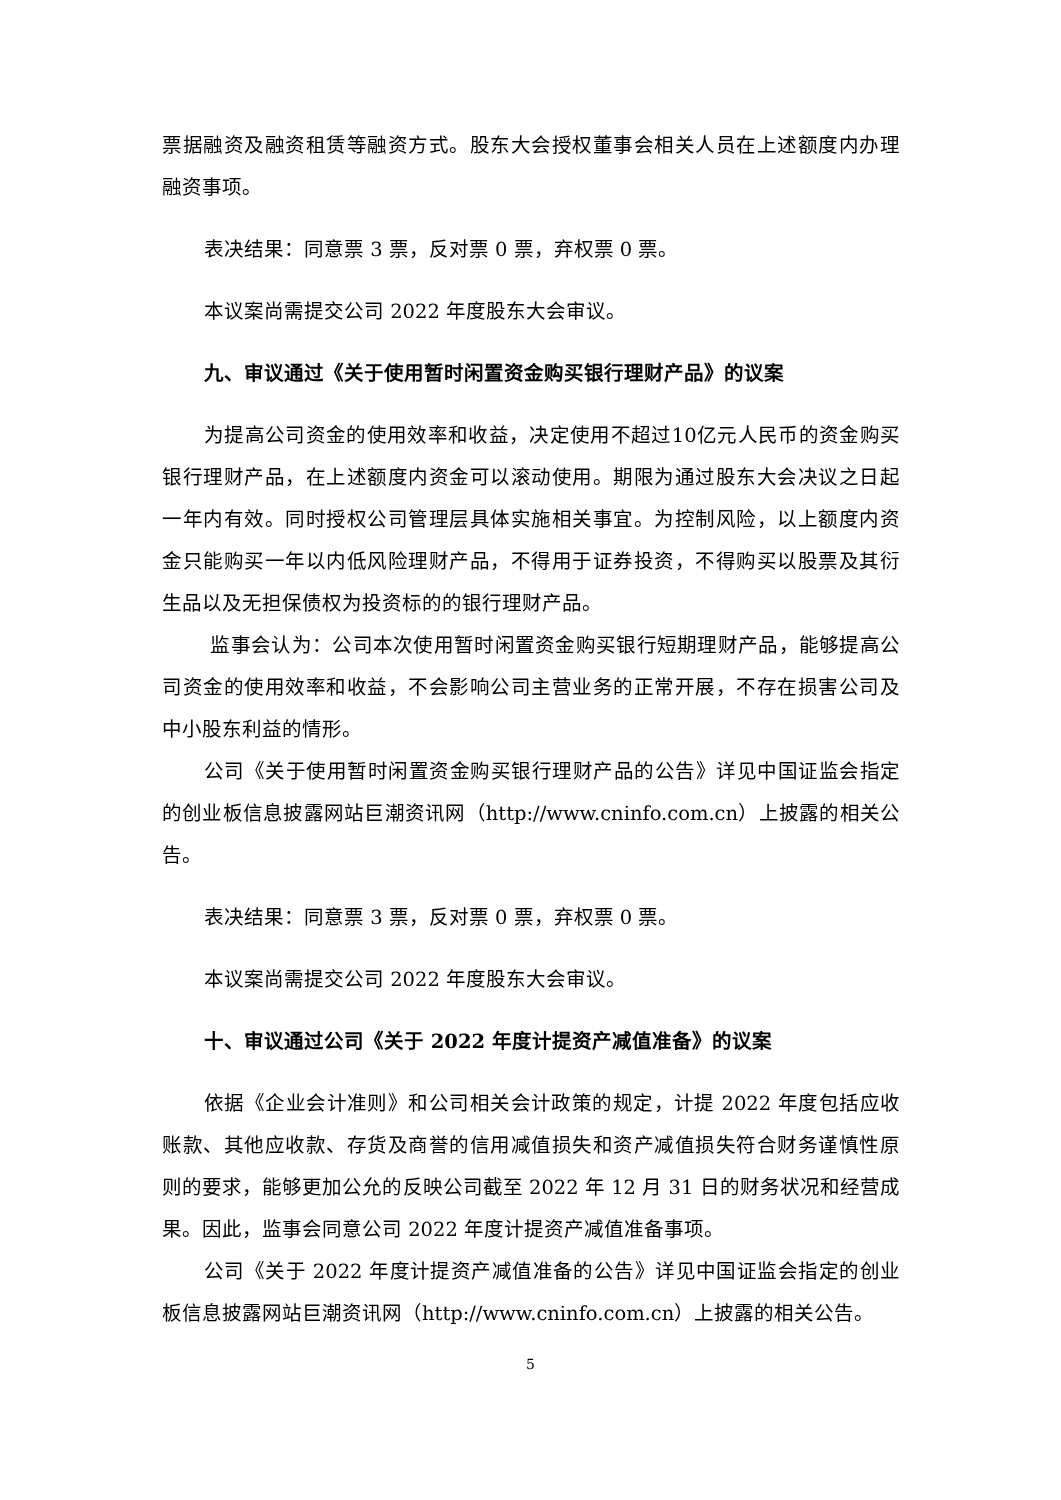票据融资及融资租赁等融资方式。股东大会授权董事会相关人员在上述额度内办理融资事项。
表决结果：同意票 3 票，反对票 0 票，弃权票 0 票。
本议案尚需提交公司 2022 年度股东大会审议。
九、审议通过《关于使用暂时闲置资金购买银行理财产品》的议案
为提高公司资金的使用效率和收益，决定使用不超过10亿元人民币的资金购买银行理财产品，在上述额度内资金可以滚动使用。期限为通过股东大会决议之日起一年内有效。同时授权公司管理层具体实施相关事宜。为控制风险，以上额度内资金只能购买一年以内低风险理财产品，不得用于证券投资，不得购买以股票及其衍生品以及无担保债权为投资标的的银行理财产品。
监事会认为：公司本次使用暂时闲置资金购买银行短期理财产品，能够提高公司资金的使用效率和收益，不会影响公司主营业务的正常开展，不存在损害公司及中小股东利益的情形。
公司《关于使用暂时闲置资金购买银行理财产品的公告》详见中国证监会指定的创业板信息披露网站巨潮资讯网（http://www.cninfo.com.cn）上披露的相关公告。
表决结果：同意票 3 票，反对票 0 票，弃权票 0 票。
本议案尚需提交公司 2022 年度股东大会审议。
十、审议通过公司《关于 2022 年度计提资产减值准备》的议案
依据《企业会计准则》和公司相关会计政策的规定，计提 2022 年度包括应收账款、其他应收款、存货及商誉的信用减值损失和资产减值损失符合财务谨慎性原则的要求，能够更加公允的反映公司截至 2022 年 12 月 31 日的财务状况和经营成果。因此，监事会同意公司 2022 年度计提资产减值准备事项。
公司《关于 2022 年度计提资产减值准备的公告》详见中国证监会指定的创业板信息披露网站巨潮资讯网（http://www.cninfo.com.cn）上披露的相关公告。
5